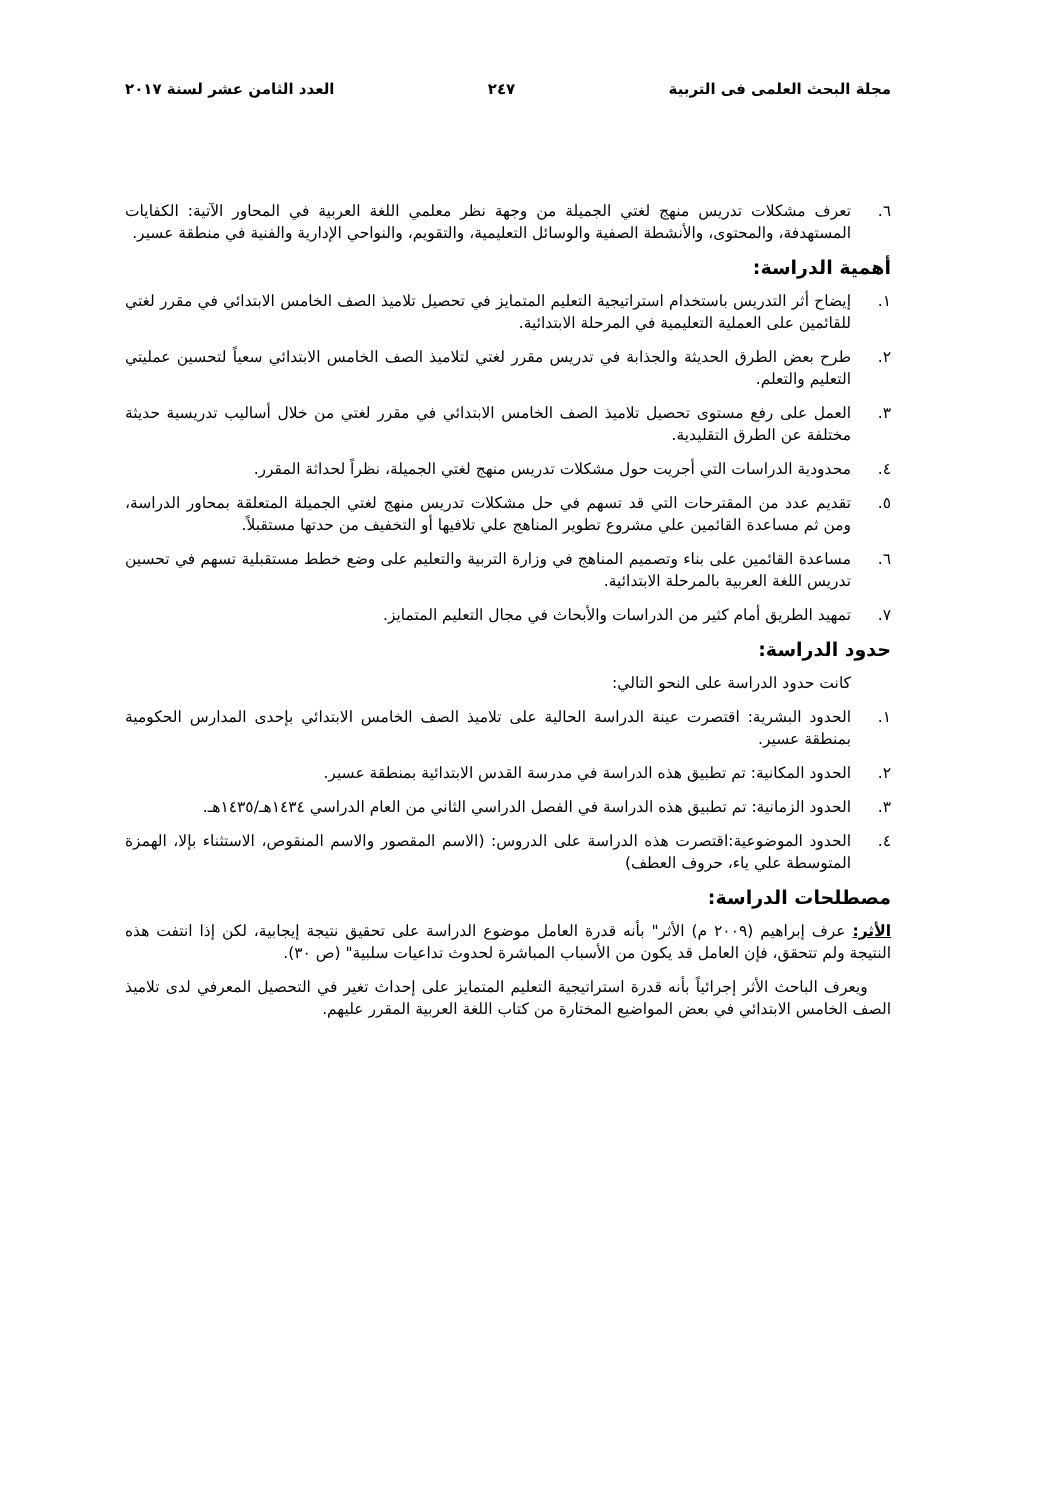مجلة البحث العلمى فى التربية ٢٤٧ العدد الثامن عشر لسنة ٢٠١٧
٦. تعرف مشكلات تدريس منهج لغتي الجميلة من وجهة نظر معلمي اللغة العربية في المحاور الآتية: الكفايات المستهدفة، والمحتوى، والأنشطة الصفية والوسائل التعليمية، والتقويم، والنواحي الإدارية والفنية في منطقة عسير.
أهمية الدراسة:
١. إيضاح أثر التدريس باستخدام استراتيجية التعليم المتمايز في تحصيل تلاميذ الصف الخامس الابتدائي في مقرر لغتي للقائمين على العملية التعليمية في المرحلة الابتدائية.
٢. طرح بعض الطرق الحديثة والجذابة في تدريس مقرر لغتي لتلاميذ الصف الخامس الابتدائي سعياً لتحسين عمليتي التعليم والتعلم.
٣. العمل على رفع مستوى تحصيل تلاميذ الصف الخامس الابتدائي في مقرر لغتي من خلال أساليب تدريسية حديثة مختلفة عن الطرق التقليدية.
٤. محدودية الدراسات التي أجريت حول مشكلات تدريس منهج لغتي الجميلة، نظراً لحداثة المقرر.
٥. تقديم عدد من المقترحات التي قد تسهم في حل مشكلات تدريس منهج لغتي الجميلة المتعلقة بمحاور الدراسة، ومن ثم مساعدة القائمين علي مشروع تطوير المناهج علي تلافيها أو التخفيف من حدتها مستقبلاً.
٦. مساعدة القائمين على بناء وتصميم المناهج في وزارة التربية والتعليم على وضع خطط مستقبلية تسهم في تحسين تدريس اللغة العربية بالمرحلة الابتدائية.
٧. تمهيد الطريق أمام كثير من الدراسات والأبحاث في مجال التعليم المتمايز.
حدود الدراسة:
كانت حدود الدراسة على النحو التالي:
١. الحدود البشرية: اقتصرت عينة الدراسة الحالية على تلاميذ الصف الخامس الابتدائي بإحدى المدارس الحكومية بمنطقة عسير.
٢. الحدود المكانية: تم تطبيق هذه الدراسة في مدرسة القدس الابتدائية بمنطقة عسير.
٣. الحدود الزمانية: تم تطبيق هذه الدراسة في الفصل الدراسي الثاني من العام الدراسي ١٤٣٤هـ/١٤٣٥هـ.
٤. الحدود الموضوعية:اقتصرت هذه الدراسة على الدروس: (الاسم المقصور والاسم المنقوص، الاستثناء بإلا، الهمزة المتوسطة علي ياء، حروف العطف)
مصطلحات الدراسة:
الأثر: عرف إبراهيم (٢٠٠٩ م) الأثر" بأنه قدرة العامل موضوع الدراسة على تحقيق نتيجة إيجابية، لكن إذا انتفت هذه النتيجة ولم تتحقق، فإن العامل قد يكون من الأسباب المباشرة لحدوث تداعيات سلبية" (ص ٣٠).
ويعرف الباحث الأثر إجرائياً بأنه قدرة استراتيجية التعليم المتمايز على إحداث تغير في التحصيل المعرفي لدى تلاميذ الصف الخامس الابتدائي في بعض المواضيع المختارة من كتاب اللغة العربية المقرر عليهم.